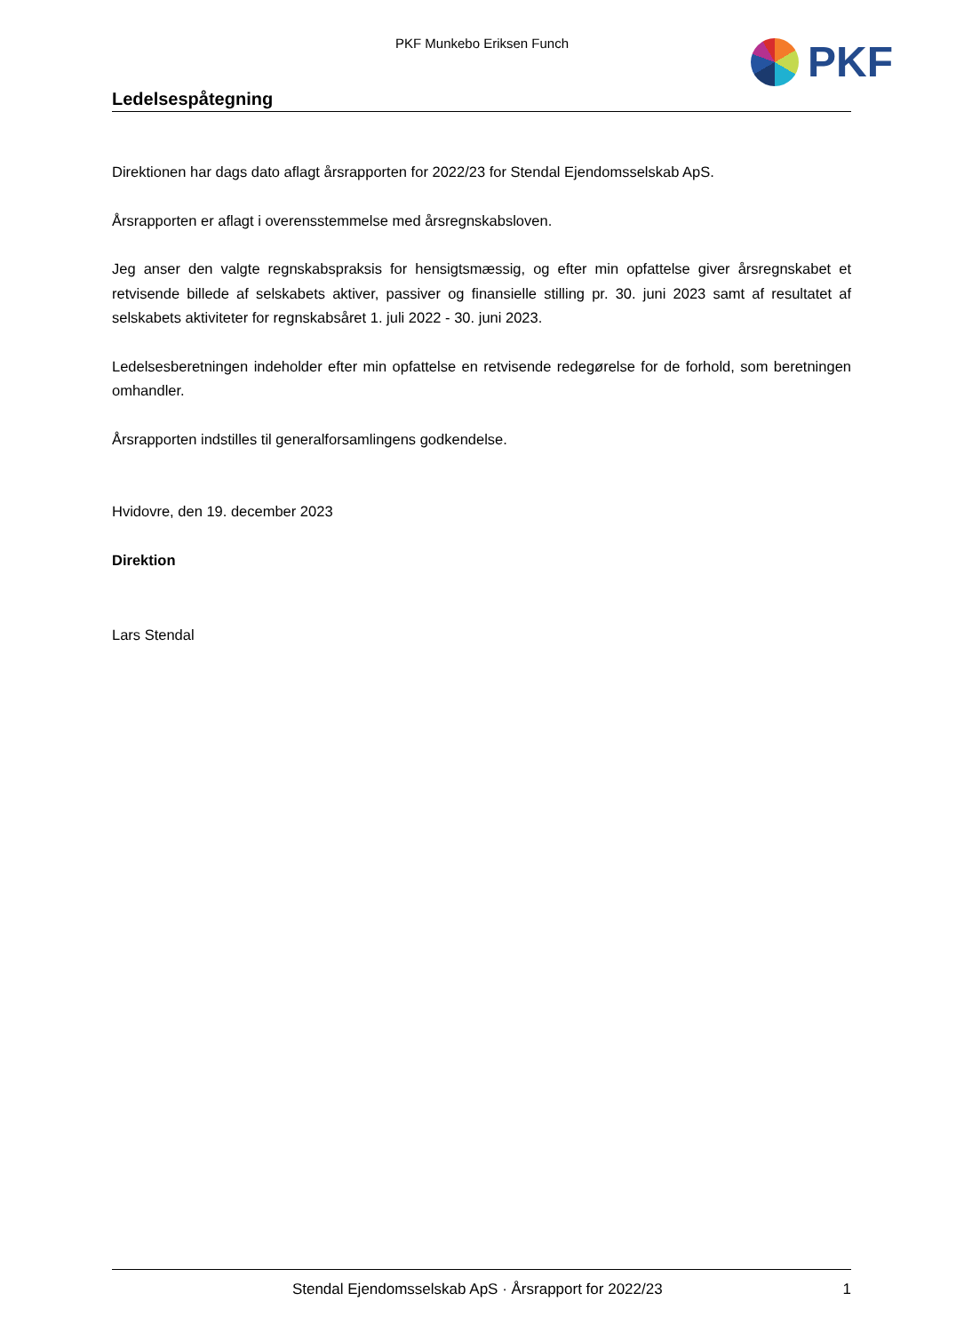PKF Munkebo Eriksen Funch PKF
Ledelsespåtegning
Direktionen har dags dato aflagt årsrapporten for 2022/23 for Stendal Ejendomsselskab ApS.
Årsrapporten er aflagt i overensstemmelse med årsregnskabsloven.
Jeg anser den valgte regnskabspraksis for hensigtsmæssig, og efter min opfattelse giver årsregnskabet et retvisende billede af selskabets aktiver, passiver og finansielle stilling pr. 30. juni 2023 samt af resultatet af selskabets aktiviteter for regnskabsåret 1. juli 2022 - 30. juni 2023.
Ledelsesberetningen indeholder efter min opfattelse en retvisende redegørelse for de forhold, som beretningen omhandler.
Årsrapporten indstilles til generalforsamlingens godkendelse.
Hvidovre, den 19. december 2023
Direktion
Lars Stendal
Stendal Ejendomsselskab ApS · Årsrapport for 2022/23 1